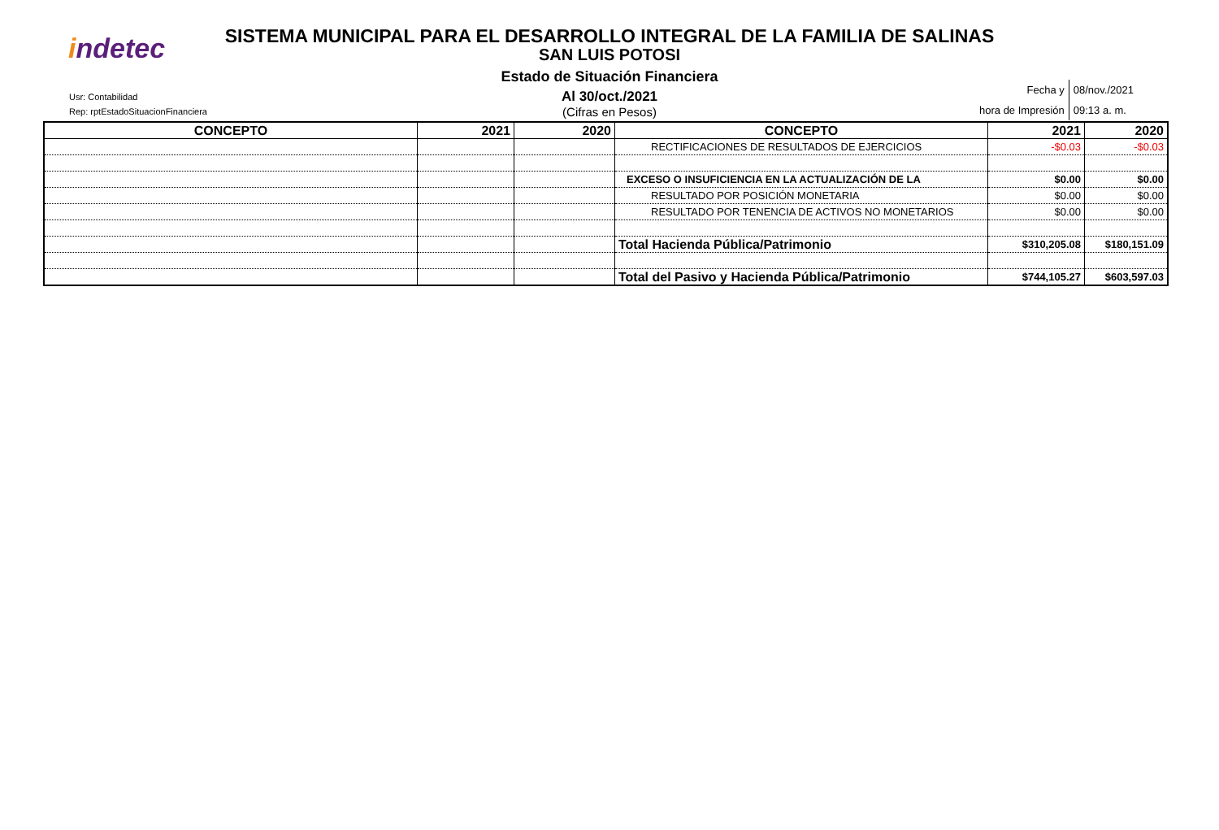indetec
SISTEMA MUNICIPAL PARA EL DESARROLLO INTEGRAL DE LA FAMILIA DE SALINAS
SAN LUIS POTOSI
Estado de Situación Financiera
Al 30/oct./2021
(Cifras en Pesos)
Usr: Contabilidad
Rep: rptEstadoSituacionFinanciera
| Fecha y | 08/nov./2021 |
| hora de Impresión | 09:13 a. m. |
| CONCEPTO | 2021 | 2020 | CONCEPTO | 2021 | 2020 |
| --- | --- | --- | --- | --- | --- |
| | | | RECTIFICACIONES DE RESULTADOS DE EJERCICIOS | -$0.03 | -$0.03 |
| | | | EXCESO O INSUFICIENCIA EN LA ACTUALIZACIÓN DE LA | $0.00 | $0.00 |
| | | | RESULTADO POR POSICIÓN MONETARIA | $0.00 | $0.00 |
| | | | RESULTADO POR TENENCIA DE ACTIVOS NO MONETARIOS | $0.00 | $0.00 |
| | | | Total Hacienda Pública/Patrimonio | $310,205.08 | $180,151.09 |
| | | | Total del Pasivo y Hacienda Pública/Patrimonio | $744,105.27 | $603,597.03 |